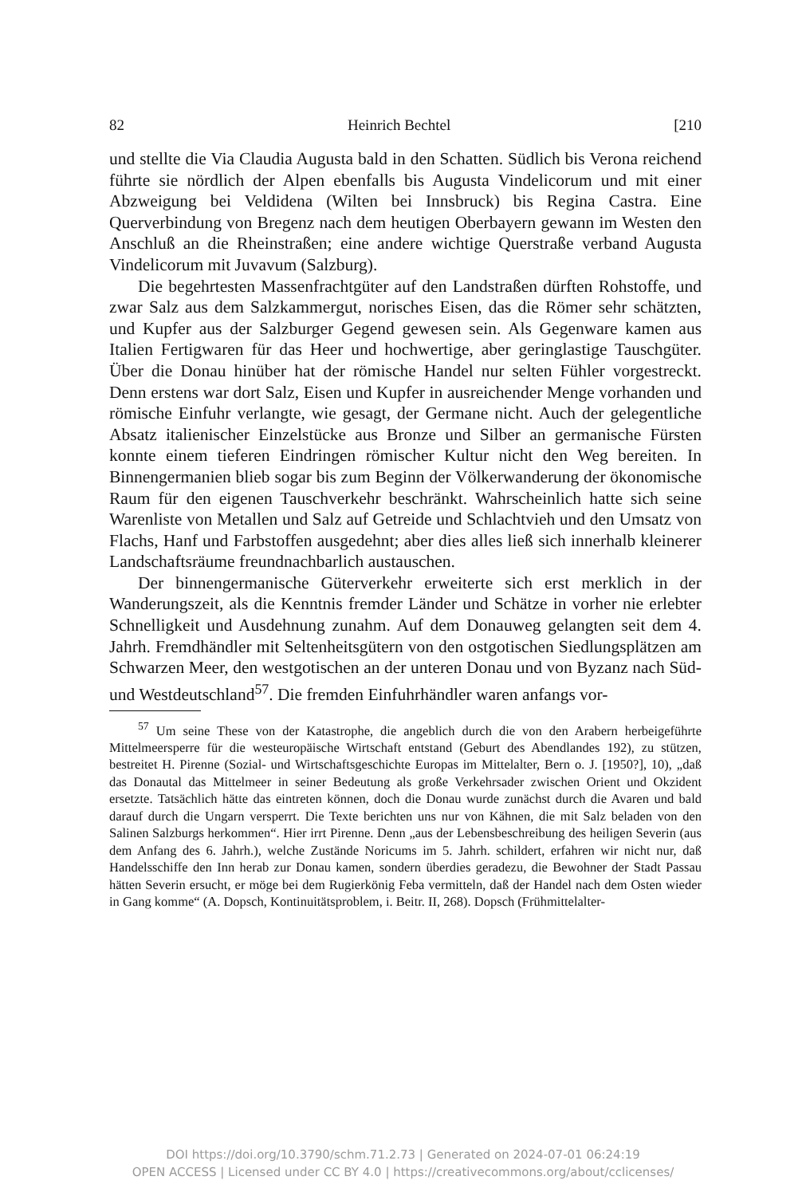82 Heinrich Bechtel [210
und stellte die Via Claudia Augusta bald in den Schatten. Südlich bis Verona reichend führte sie nördlich der Alpen ebenfalls bis Augusta Vindelicorum und mit einer Abzweigung bei Veldidena (Wilten bei Innsbruck) bis Regina Castra. Eine Querverbindung von Bregenz nach dem heutigen Oberbayern gewann im Westen den Anschluß an die Rheinstraßen; eine andere wichtige Querstraße verband Augusta Vindelicorum mit Juvavum (Salzburg).
Die begehrtesten Massenfrachtgüter auf den Landstraßen dürften Rohstoffe, und zwar Salz aus dem Salzkammergut, norisches Eisen, das die Römer sehr schätzten, und Kupfer aus der Salzburger Gegend gewesen sein. Als Gegenware kamen aus Italien Fertigwaren für das Heer und hochwertige, aber geringlastige Tauschgüter. Über die Donau hinüber hat der römische Handel nur selten Fühler vorgestreckt. Denn erstens war dort Salz, Eisen und Kupfer in ausreichender Menge vorhanden und römische Einfuhr verlangte, wie gesagt, der Germane nicht. Auch der gelegentliche Absatz italienischer Einzelstücke aus Bronze und Silber an germanische Fürsten konnte einem tieferen Eindringen römischer Kultur nicht den Weg bereiten. In Binnengermanien blieb sogar bis zum Beginn der Völkerwanderung der ökonomische Raum für den eigenen Tauschverkehr beschränkt. Wahrscheinlich hatte sich seine Warenliste von Metallen und Salz auf Getreide und Schlachtvieh und den Umsatz von Flachs, Hanf und Farbstoffen ausgedehnt; aber dies alles ließ sich innerhalb kleinerer Landschaftsräume freundnachbarlich austauschen.
Der binnengermanische Güterverkehr erweiterte sich erst merklich in der Wanderungszeit, als die Kenntnis fremder Länder und Schätze in vorher nie erlebter Schnelligkeit und Ausdehnung zunahm. Auf dem Donauweg gelangten seit dem 4. Jahrh. Fremdhändler mit Seltenheitsgütern von den ostgotischen Siedlungsplätzen am Schwarzen Meer, den westgotischen an der unteren Donau und von Byzanz nach Süd- und Westdeutschland<sup>57</sup>. Die fremden Einfuhrhändler waren anfangs vor-
<sup>57</sup> Um seine These von der Katastrophe, die angeblich durch die von den Arabern herbeigeführte Mittelmeersperre für die westeuropäische Wirtschaft entstand (Geburt des Abendlandes 192), zu stützen, bestreitet H. Pirenne (Sozial- und Wirtschaftsgeschichte Europas im Mittelalter, Bern o. J. [1950?], 10), „daß das Donautal das Mittelmeer in seiner Bedeutung als große Verkehrsader zwischen Orient und Okzident ersetzte. Tatsächlich hätte das eintreten können, doch die Donau wurde zunächst durch die Avaren und bald darauf durch die Ungarn versperrt. Die Texte berichten uns nur von Kähnen, die mit Salz beladen von den Salinen Salzburgs herkommen“. Hier irrt Pirenne. Denn „aus der Lebensbeschreibung des heiligen Severin (aus dem Anfang des 6. Jahrh.), welche Zustände Noricums im 5. Jahrh. schildert, erfahren wir nicht nur, daß Handelsschiffe den Inn herab zur Donau kamen, sondern überdies geradezu, die Bewohner der Stadt Passau hätten Severin ersucht, er möge bei dem Rugierkönig Feba vermitteln, daß der Handel nach dem Osten wieder in Gang komme“ (A. Dopsch, Kontinuitätsproblem, i. Beitr. II, 268). Dopsch (Frühmittelalter-
DOI https://doi.org/10.3790/schm.71.2.73 | Generated on 2024-07-01 06:24:19
OPEN ACCESS | Licensed under CC BY 4.0 | https://creativecommons.org/about/cclicenses/